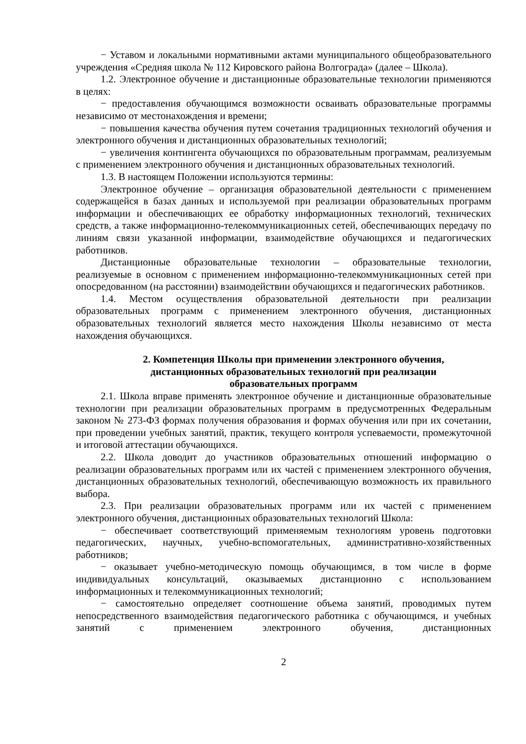− Уставом и локальными нормативными актами муниципального общеобразовательного учреждения «Средняя школа № 112 Кировского района Волгограда» (далее – Школа).
1.2. Электронное обучение и дистанционные образовательные технологии применяются в целях:
− предоставления обучающимся возможности осваивать образовательные программы независимо от местонахождения и времени;
− повышения качества обучения путем сочетания традиционных технологий обучения и электронного обучения и дистанционных образовательных технологий;
− увеличения контингента обучающихся по образовательным программам, реализуемым с применением электронного обучения и дистанционных образовательных технологий.
1.3. В настоящем Положении используются термины:
Электронное обучение – организация образовательной деятельности с применением содержащейся в базах данных и используемой при реализации образовательных программ информации и обеспечивающих ее обработку информационных технологий, технических средств, а также информационно-телекоммуникационных сетей, обеспечивающих передачу по линиям связи указанной информации, взаимодействие обучающихся и педагогических работников.
Дистанционные образовательные технологии – образовательные технологии, реализуемые в основном с применением информационно-телекоммуникационных сетей при опосредованном (на расстоянии) взаимодействии обучающихся и педагогических работников.
1.4. Местом осуществления образовательной деятельности при реализации образовательных программ с применением электронного обучения, дистанционных образовательных технологий является место нахождения Школы независимо от места нахождения обучающихся.
2. Компетенция Школы при применении электронного обучения,
дистанционных образовательных технологий при реализации
образовательных программ
2.1. Школа вправе применять электронное обучение и дистанционные образовательные технологии при реализации образовательных программ в предусмотренных Федеральным законом № 273-ФЗ формах получения образования и формах обучения или при их сочетании, при проведении учебных занятий, практик, текущего контроля успеваемости, промежуточной и итоговой аттестации обучающихся.
2.2. Школа доводит до участников образовательных отношений информацию о реализации образовательных программ или их частей с применением электронного обучения, дистанционных образовательных технологий, обеспечивающую возможность их правильного выбора.
2.3. При реализации образовательных программ или их частей с применением электронного обучения, дистанционных образовательных технологий Школа:
− обеспечивает соответствующий применяемым технологиям уровень подготовки педагогических, научных, учебно-вспомогательных, административно-хозяйственных работников;
− оказывает учебно-методическую помощь обучающимся, в том числе в форме индивидуальных консультаций, оказываемых дистанционно с использованием информационных и телекоммуникационных технологий;
− самостоятельно определяет соотношение объема занятий, проводимых путем непосредственного взаимодействия педагогического работника с обучающимся, и учебных занятий с применением электронного обучения, дистанционных
2